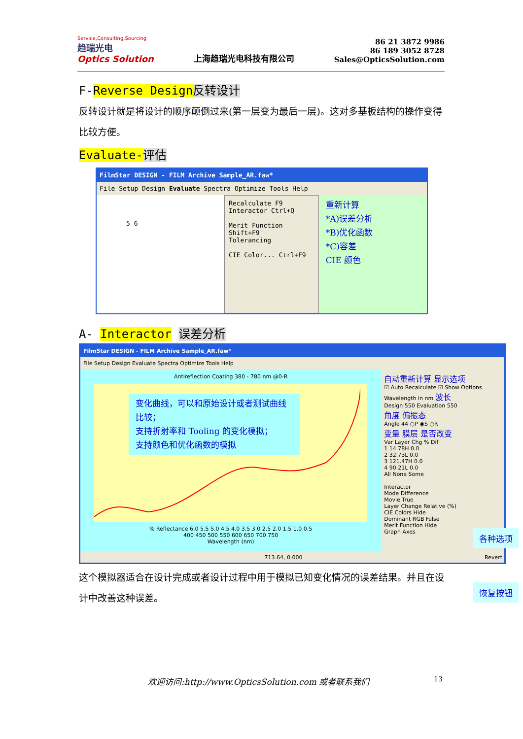Service,Consulting,Sourcing
趋瑞光电
Optics Solution
上海趋瑞光电科技有限公司
86 21 3872 9986
86 189 3052 8728
Sales@OpticsSolution.com
F-Reverse Design 反转设计
反转设计就是将设计的顺序颠倒过来(第一层变为最后一层)。这对多基板结构的操作变得比较方便。
Evaluate-评估
FilmStar DESIGN - FILM Archive Sample_AR.faw*
File Setup Design Evaluate Spectra Optimize Tools Help
5 6
Recalculate F9
Interactor Ctrl+Q
Merit Function Shift+F9
Tolerancing
CIE Color... Ctrl+F9
重新计算
*A)误差分析
*B)优化函数
*C)容差
CIE 颜色
A- Interactor 误差分析
FilmStar DESIGN - FILM Archive Sample_AR.faw*
File Setup Design Evaluate Spectra Optimize Tools Help
Antireflection Coating 380 - 780 nm @0-R
变化曲线，可以和原始设计或者测试曲线比较；
支持折射率和 Tooling 的变化模拟；
支持颜色和优化函数的模拟
% Reflectance 6.0 5.5 5.0 4.5 4.0 3.5 3.0 2.5 2.0 1.5 1.0 0.5
400 450 500 550 600 650 700 750
Wavelength (nm)
自动重新计算 显示选项
☑ Auto Recalculate ☑ Show Options
Wavelength in nm 波长
Design 550 Evaluation 550
角度 偏振态
Angle 44 ○P ◉S ○R
变量 膜层 是否改变
Var Layer Chg % Dif
1 14.78H 0.0
2 32.73L 0.0
3 121.47H 0.0
4 90.21L 0.0
All None Some
Interactor
Mode Difference
Movie True
Layer Change Relative (%)
CIE Colors Hide
Dominant RGB False
Merit Function Hide
Graph Axes
713.64, 0.000 Revert
这个模拟器适合在设计完成或者设计过程中用于模拟已知变化情况的误差结果。并且在设计中改善这种误差。
各种选项
恢复按钮
欢迎访问:http://www.OpticsSolution.com 或者联系我们
13